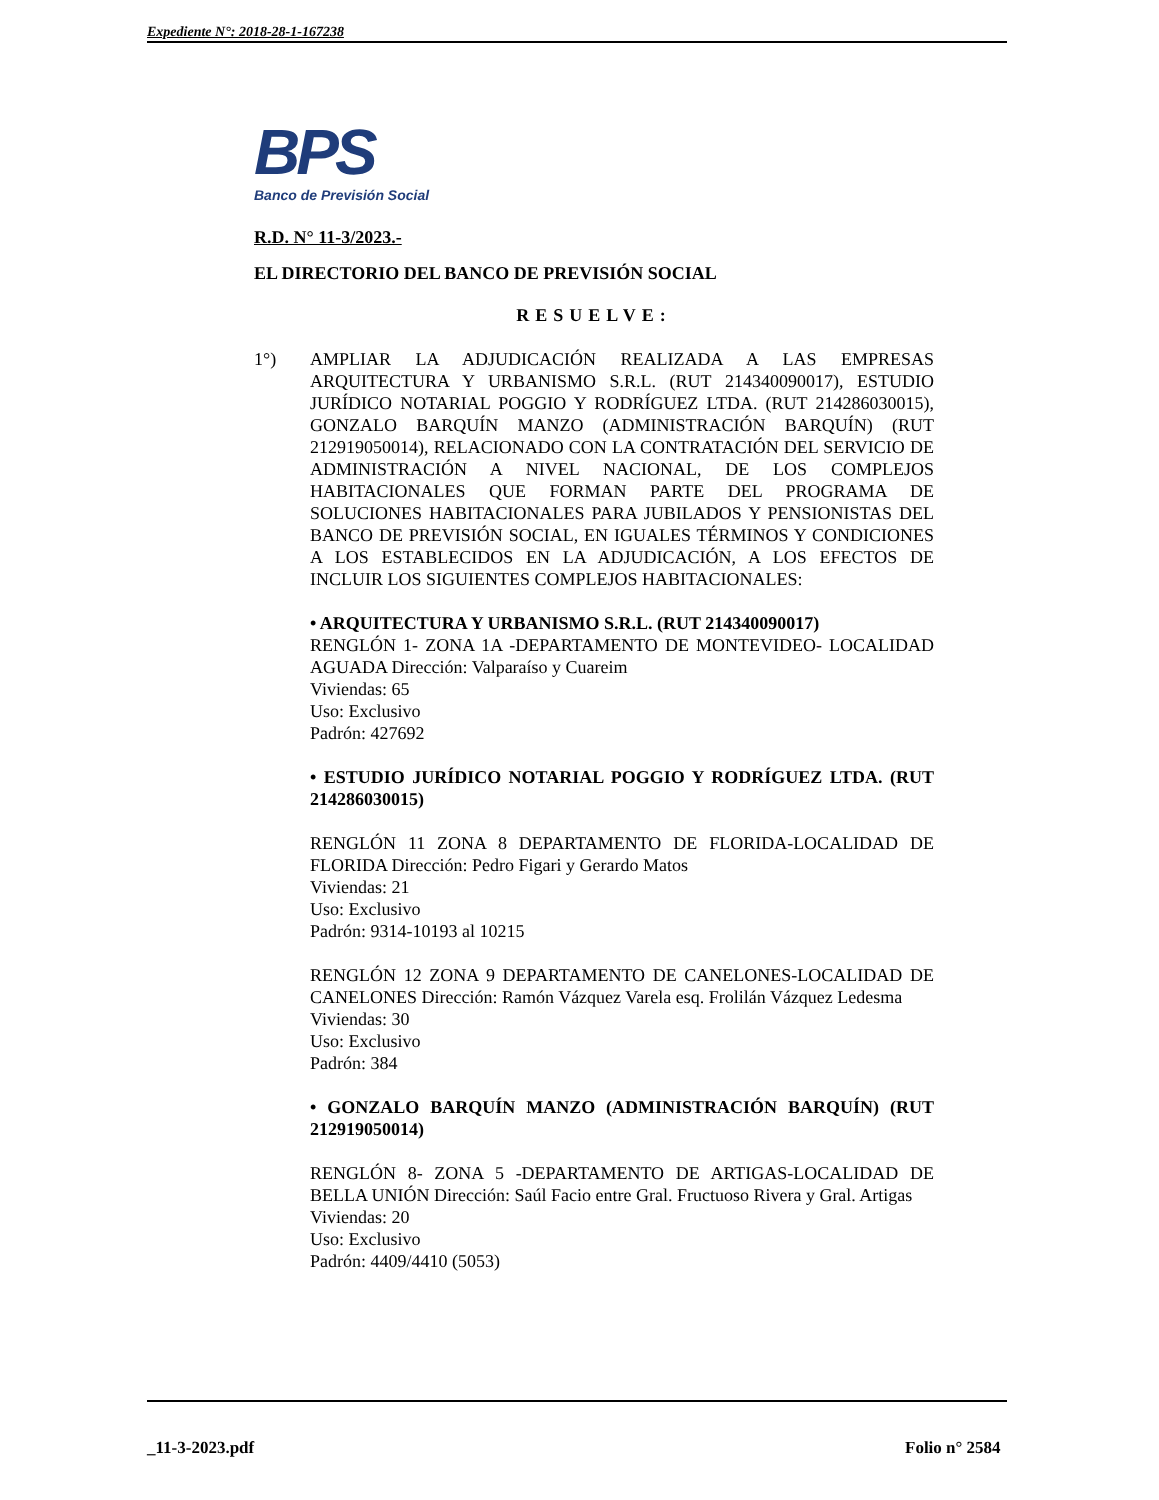Expediente N°: 2018-28-1-167238
BPS
Banco de Previsión Social
R.D. N° 11-3/2023.-
EL DIRECTORIO DEL BANCO DE PREVISIÓN SOCIAL
RESUELVE:
1°) AMPLIAR LA ADJUDICACIÓN REALIZADA A LAS EMPRESAS ARQUITECTURA Y URBANISMO S.R.L. (RUT 214340090017), ESTUDIO JURÍDICO NOTARIAL POGGIO Y RODRÍGUEZ LTDA. (RUT 214286030015), GONZALO BARQUÍN MANZO (ADMINISTRACIÓN BARQUÍN) (RUT 212919050014), RELACIONADO CON LA CONTRATACIÓN DEL SERVICIO DE ADMINISTRACIÓN A NIVEL NACIONAL, DE LOS COMPLEJOS HABITACIONALES QUE FORMAN PARTE DEL PROGRAMA DE SOLUCIONES HABITACIONALES PARA JUBILADOS Y PENSIONISTAS DEL BANCO DE PREVISIÓN SOCIAL, EN IGUALES TÉRMINOS Y CONDICIONES A LOS ESTABLECIDOS EN LA ADJUDICACIÓN, A LOS EFECTOS DE INCLUIR LOS SIGUIENTES COMPLEJOS HABITACIONALES:
• ARQUITECTURA Y URBANISMO S.R.L. (RUT 214340090017)
RENGLÓN 1- ZONA 1A -DEPARTAMENTO DE MONTEVIDEO- LOCALIDAD AGUADA Dirección: Valparaíso y Cuareim
Viviendas: 65
Uso: Exclusivo
Padrón: 427692
• ESTUDIO JURÍDICO NOTARIAL POGGIO Y RODRÍGUEZ LTDA. (RUT 214286030015)
RENGLÓN 11 ZONA 8 DEPARTAMENTO DE FLORIDA-LOCALIDAD DE FLORIDA Dirección: Pedro Figari y Gerardo Matos
Viviendas: 21
Uso: Exclusivo
Padrón: 9314-10193 al 10215
RENGLÓN 12 ZONA 9 DEPARTAMENTO DE CANELONES-LOCALIDAD DE CANELONES Dirección: Ramón Vázquez Varela esq. Frolilán Vázquez Ledesma
Viviendas: 30
Uso: Exclusivo
Padrón: 384
• GONZALO BARQUÍN MANZO (ADMINISTRACIÓN BARQUÍN) (RUT 212919050014)
RENGLÓN 8- ZONA 5 -DEPARTAMENTO DE ARTIGAS-LOCALIDAD DE BELLA UNIÓN Dirección: Saúl Facio entre Gral. Fructuoso Rivera y Gral. Artigas
Viviendas: 20
Uso: Exclusivo
Padrón: 4409/4410 (5053)
_11-3-2023.pdf Folio n° 2584